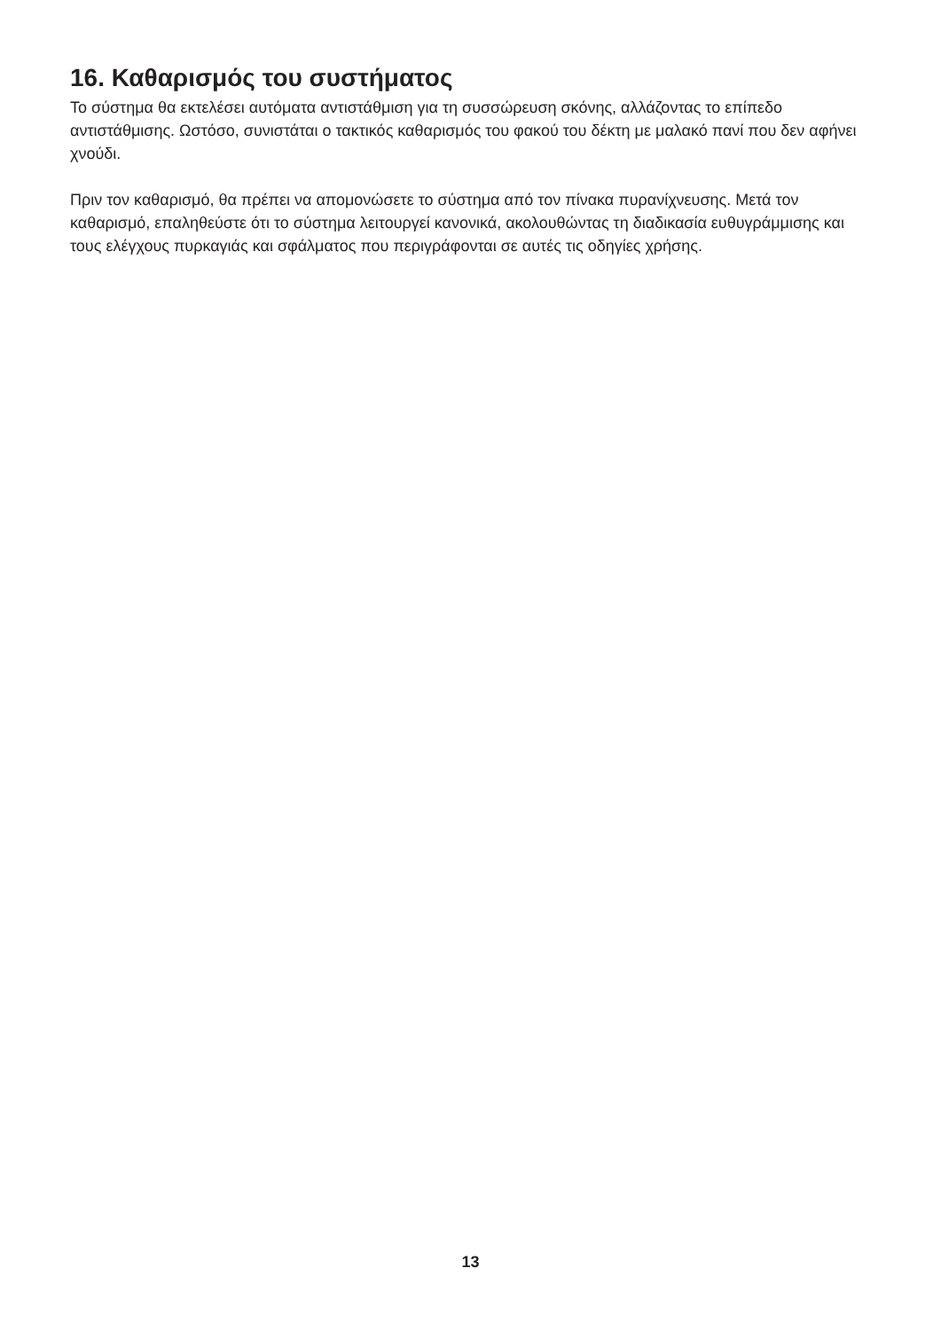16. Καθαρισμός του συστήματος
Το σύστημα θα εκτελέσει αυτόματα αντιστάθμιση για τη συσσώρευση σκόνης, αλλάζοντας το επίπεδο αντιστάθμισης. Ωστόσο, συνιστάται ο τακτικός καθαρισμός του φακού του δέκτη με μαλακό πανί που δεν αφήνει χνούδι.
Πριν τον καθαρισμό, θα πρέπει να απομονώσετε το σύστημα από τον πίνακα πυρανίχνευσης. Μετά τον καθαρισμό, επαληθεύστε ότι το σύστημα λειτουργεί κανονικά, ακολουθώντας τη διαδικασία ευθυγράμμισης και τους ελέγχους πυρκαγιάς και σφάλματος που περιγράφονται σε αυτές τις οδηγίες χρήσης.
13